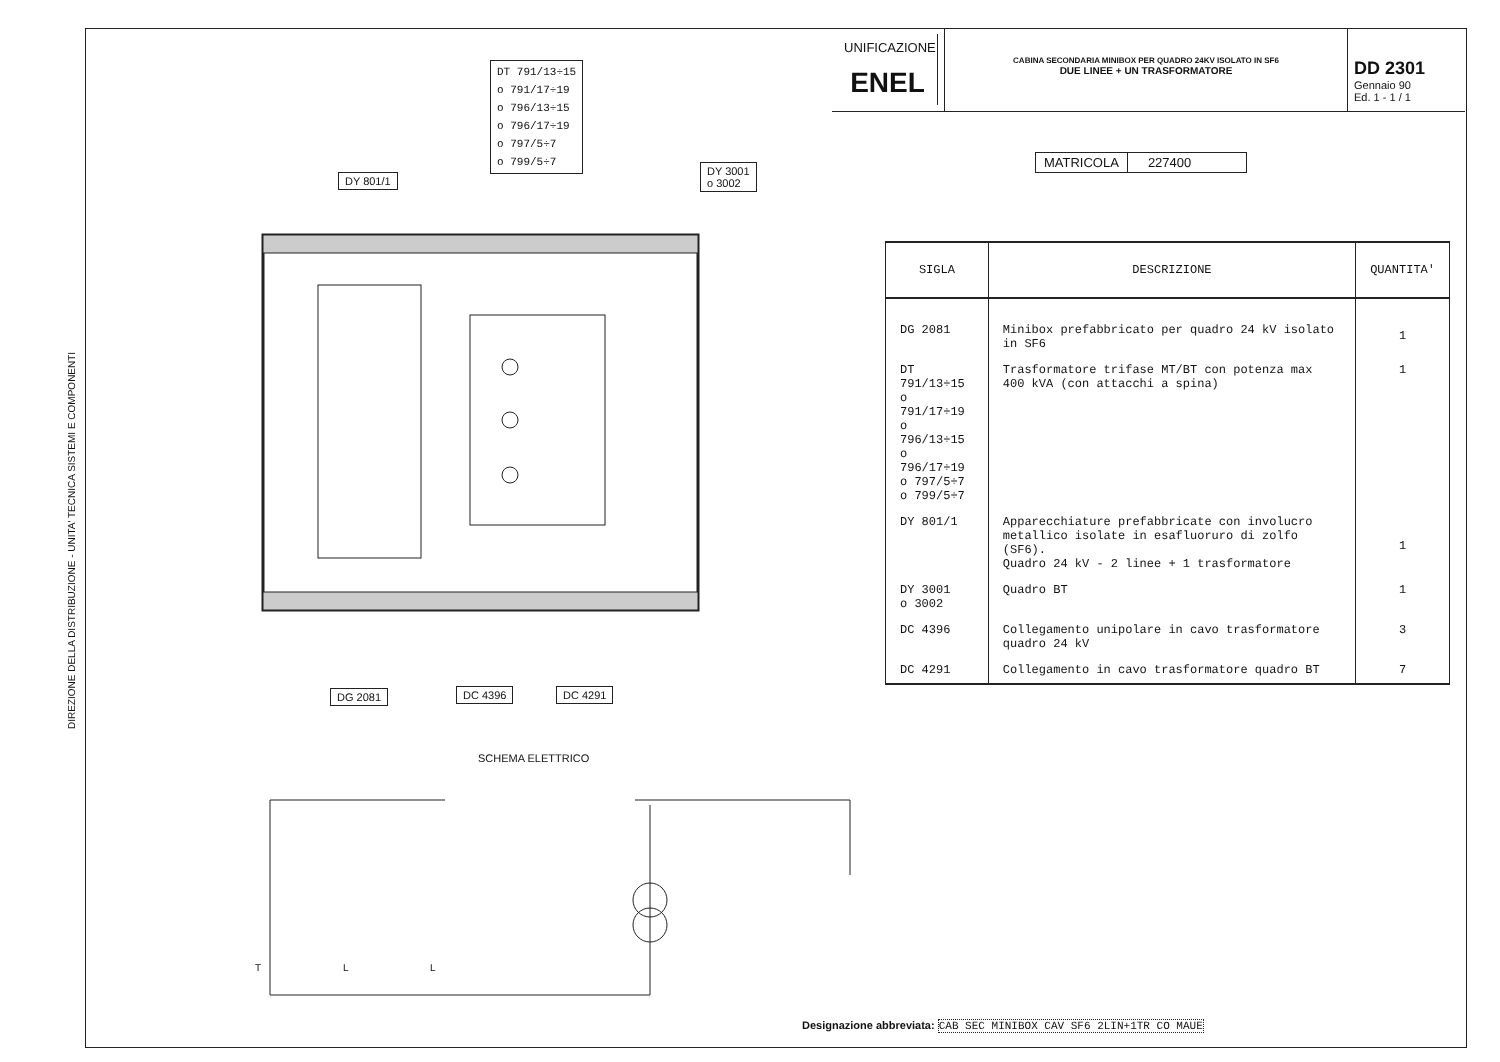DIREZIONE DELLA DISTRIBUZIONE - UNITA' TECNICA SISTEMI E COMPONENTI
UNIFICAZIONE
ENEL
CABINA SECONDARIA MINIBOX PER QUADRO 24KV ISOLATO IN SF6
DUE LINEE + UN TRASFORMATORE
DD 2301
Gennaio 90
Ed. 1 - 1 / 1
MATRICOLA 227400
| SIGLA | DESCRIZIONE | QUANTITA' |
| --- | --- | --- |
| DG 2081 | Minibox prefabbricato per quadro 24 kV isolato in SF6 | 1 |
| DT 791/13÷15 o 791/17÷19 o 796/13÷15 o 796/17÷19 o 797/5÷7 o 799/5÷7 | Trasformatore trifase MT/BT con potenza max 400 kVA (con attacchi a spina) | 1 |
| DY 801/1 | Apparecchiature prefabbricate con involucro metallico isolate in esafluoruro di zolfo (SF6). Quadro 24 kV - 2 linee + 1 trasformatore | 1 |
| DY 3001 o 3002 | Quadro BT | 1 |
| DC 4396 | Collegamento unipolare in cavo trasformatore quadro 24 kV | 3 |
| DC 4291 | Collegamento in cavo trasformatore quadro BT | 7 |
DT 791/13÷15
o 791/17÷19
o 796/13÷15
o 796/17÷19
o 797/5÷7
o 799/5÷7
DY 801/1
DY 3001
o 3002
DG 2081 DC 4396 DC 4291
SCHEMA ELETTRICO
T L L
Designazione abbreviata: CAB SEC MINIBOX CAV SF6 2LIN+1TR CO MAUE